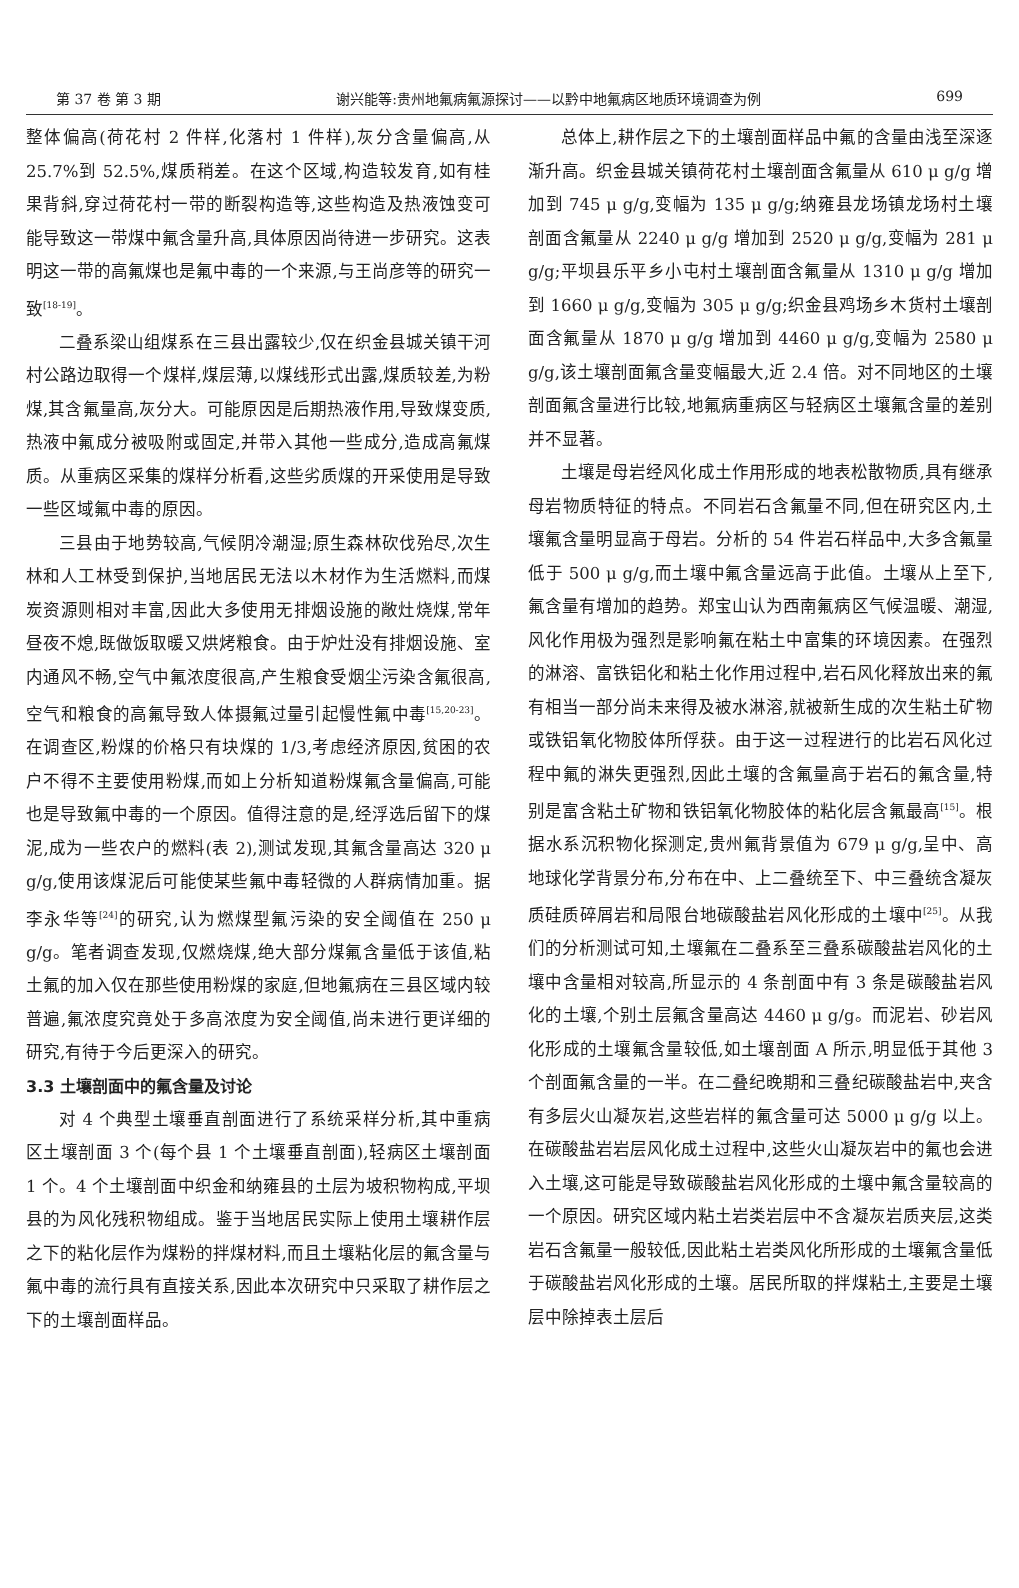第 37 卷 第 3 期 谢兴能等:贵州地氟病氟源探讨——以黔中地氟病区地质环境调查为例 699
整体偏高(荷花村 2 件样,化落村 1 件样),灰分含量偏高,从 25.7%到 52.5%,煤质稍差。在这个区域,构造较发育,如有桂果背斜,穿过荷花村一带的断裂构造等,这些构造及热液蚀变可能导致这一带煤中氟含量升高,具体原因尚待进一步研究。这表明这一带的高氟煤也是氟中毒的一个来源,与王尚彦等的研究一致<sup>[18-19]</sup>。
二叠系梁山组煤系在三县出露较少,仅在织金县城关镇干河村公路边取得一个煤样,煤层薄,以煤线形式出露,煤质较差,为粉煤,其含氟量高,灰分大。可能原因是后期热液作用,导致煤变质,热液中氟成分被吸附或固定,并带入其他一些成分,造成高氟煤质。从重病区采集的煤样分析看,这些劣质煤的开采使用是导致一些区域氟中毒的原因。
三县由于地势较高,气候阴冷潮湿;原生森林砍伐殆尽,次生林和人工林受到保护,当地居民无法以木材作为生活燃料,而煤炭资源则相对丰富,因此大多使用无排烟设施的敞灶烧煤,常年昼夜不熄,既做饭取暖又烘烤粮食。由于炉灶没有排烟设施、室内通风不畅,空气中氟浓度很高,产生粮食受烟尘污染含氟很高,空气和粮食的高氟导致人体摄氟过量引起慢性氟中毒<sup>[15,20-23]</sup>。在调查区,粉煤的价格只有块煤的 1/3,考虑经济原因,贫困的农户不得不主要使用粉煤,而如上分析知道粉煤氟含量偏高,可能也是导致氟中毒的一个原因。值得注意的是,经浮选后留下的煤泥,成为一些农户的燃料(表 2),测试发现,其氟含量高达 320 μ g/g,使用该煤泥后可能使某些氟中毒轻微的人群病情加重。据李永华等<sup>[24]</sup>的研究,认为燃煤型氟污染的安全阈值在 250 μ g/g。笔者调查发现,仅燃烧煤,绝大部分煤氟含量低于该值,粘土氟的加入仅在那些使用粉煤的家庭,但地氟病在三县区域内较普遍,氟浓度究竟处于多高浓度为安全阈值,尚未进行更详细的研究,有待于今后更深入的研究。
3.3 土壤剖面中的氟含量及讨论
对 4 个典型土壤垂直剖面进行了系统采样分析,其中重病区土壤剖面 3 个(每个县 1 个土壤垂直剖面),轻病区土壤剖面 1 个。4 个土壤剖面中织金和纳雍县的土层为坡积物构成,平坝县的为风化残积物组成。鉴于当地居民实际上使用土壤耕作层之下的粘化层作为煤粉的拌煤材料,而且土壤粘化层的氟含量与氟中毒的流行具有直接关系,因此本次研究中只采取了耕作层之下的土壤剖面样品。
总体上,耕作层之下的土壤剖面样品中氟的含量由浅至深逐渐升高。织金县城关镇荷花村土壤剖面含氟量从 610 μ g/g 增加到 745 μ g/g,变幅为 135 μ g/g;纳雍县龙场镇龙场村土壤剖面含氟量从 2240 μ g/g 增加到 2520 μ g/g,变幅为 281 μ g/g;平坝县乐平乡小屯村土壤剖面含氟量从 1310 μ g/g 增加到 1660 μ g/g,变幅为 305 μ g/g;织金县鸡场乡木货村土壤剖面含氟量从 1870 μ g/g 增加到 4460 μ g/g,变幅为 2580 μ g/g,该土壤剖面氟含量变幅最大,近 2.4 倍。对不同地区的土壤剖面氟含量进行比较,地氟病重病区与轻病区土壤氟含量的差别并不显著。
土壤是母岩经风化成土作用形成的地表松散物质,具有继承母岩物质特征的特点。不同岩石含氟量不同,但在研究区内,土壤氟含量明显高于母岩。分析的 54 件岩石样品中,大多含氟量低于 500 μ g/g,而土壤中氟含量远高于此值。土壤从上至下,氟含量有增加的趋势。郑宝山认为西南氟病区气候温暖、潮湿,风化作用极为强烈是影响氟在粘土中富集的环境因素。在强烈的淋溶、富铁铝化和粘土化作用过程中,岩石风化释放出来的氟有相当一部分尚未来得及被水淋溶,就被新生成的次生粘土矿物或铁铝氧化物胶体所俘获。由于这一过程进行的比岩石风化过程中氟的淋失更强烈,因此土壤的含氟量高于岩石的氟含量,特别是富含粘土矿物和铁铝氧化物胶体的粘化层含氟最高<sup>[15]</sup>。根据水系沉积物化探测定,贵州氟背景值为 679 μ g/g,呈中、高地球化学背景分布,分布在中、上二叠统至下、中三叠统含凝灰质硅质碎屑岩和局限台地碳酸盐岩风化形成的土壤中<sup>[25]</sup>。从我们的分析测试可知,土壤氟在二叠系至三叠系碳酸盐岩风化的土壤中含量相对较高,所显示的 4 条剖面中有 3 条是碳酸盐岩风化的土壤,个别土层氟含量高达 4460 μ g/g。而泥岩、砂岩风化形成的土壤氟含量较低,如土壤剖面 A 所示,明显低于其他 3 个剖面氟含量的一半。在二叠纪晚期和三叠纪碳酸盐岩中,夹含有多层火山凝灰岩,这些岩样的氟含量可达 5000 μ g/g 以上。在碳酸盐岩岩层风化成土过程中,这些火山凝灰岩中的氟也会进入土壤,这可能是导致碳酸盐岩风化形成的土壤中氟含量较高的一个原因。研究区域内粘土岩类岩层中不含凝灰岩质夹层,这类岩石含氟量一般较低,因此粘土岩类风化所形成的土壤氟含量低于碳酸盐岩风化形成的土壤。居民所取的拌煤粘土,主要是土壤层中除掉表土层后